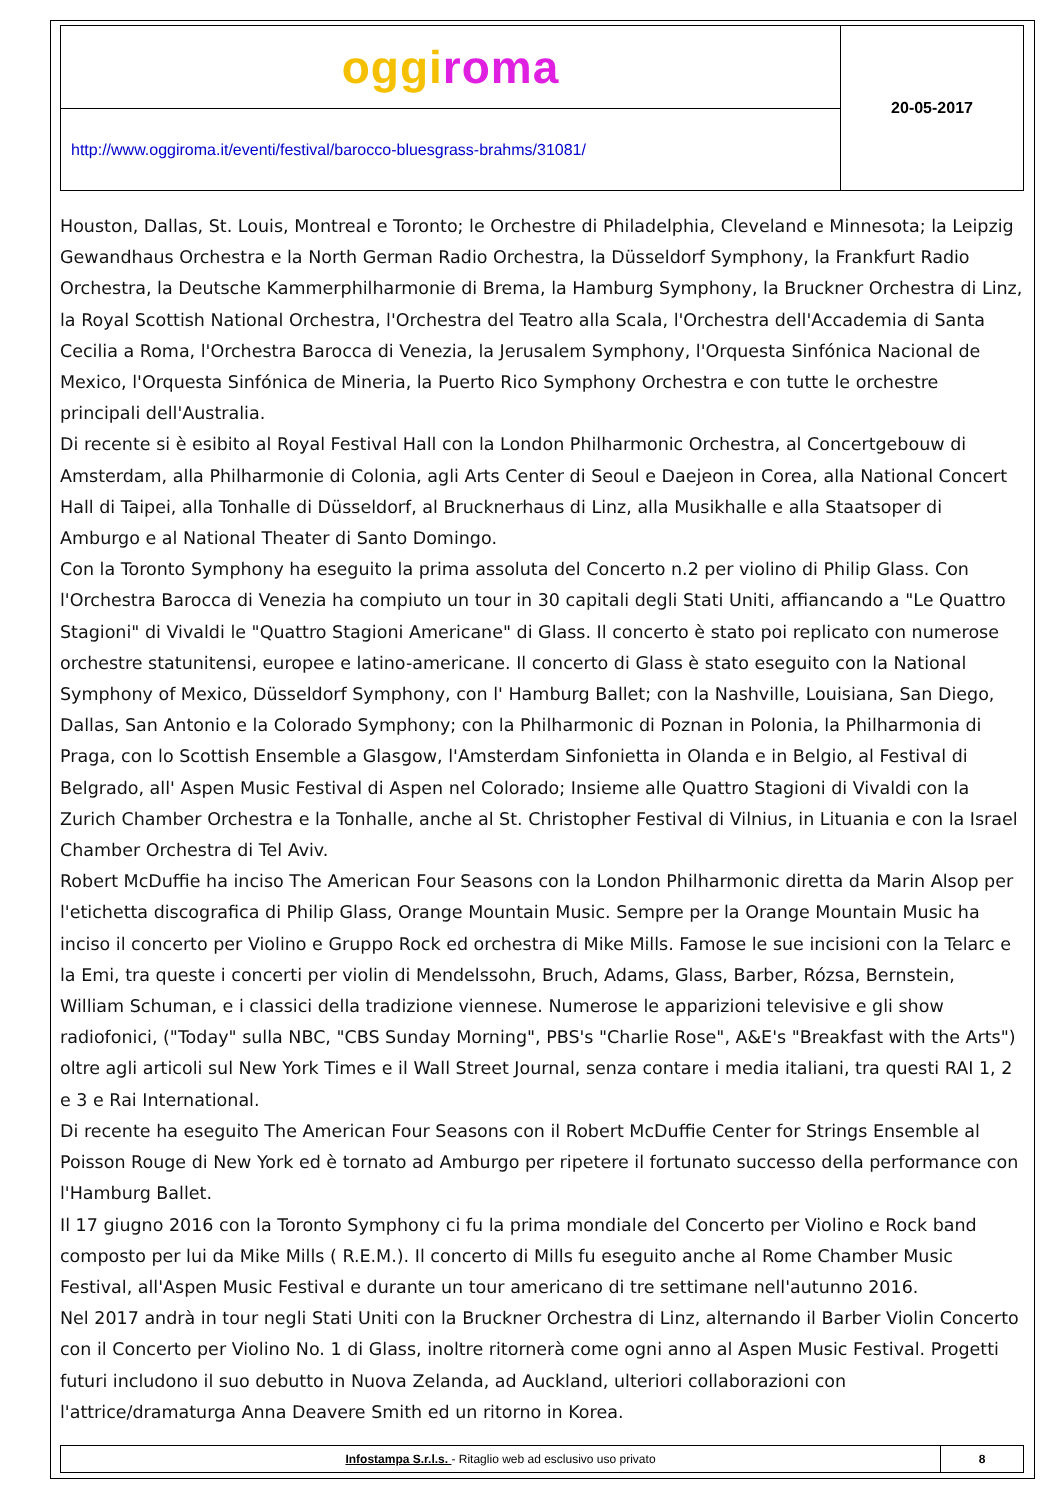| oggi roma | 20-05-2017 |
| http://www.oggiroma.it/eventi/festival/barocco-bluesgrass-brahms/31081/ | |
Houston, Dallas, St. Louis, Montreal e Toronto; le Orchestre di Philadelphia, Cleveland e Minnesota; la Leipzig Gewandhaus Orchestra e la North German Radio Orchestra, la Düsseldorf Symphony, la Frankfurt Radio Orchestra, la Deutsche Kammerphilharmonie di Brema, la Hamburg Symphony, la Bruckner Orchestra di Linz, la Royal Scottish National Orchestra, l'Orchestra del Teatro alla Scala, l'Orchestra dell'Accademia di Santa Cecilia a Roma, l'Orchestra Barocca di Venezia, la Jerusalem Symphony, l'Orquesta Sinfónica Nacional de Mexico, l'Orquesta Sinfónica de Mineria, la Puerto Rico Symphony Orchestra e con tutte le orchestre principali dell'Australia.
Di recente si è esibito al Royal Festival Hall con la London Philharmonic Orchestra, al Concertgebouw di Amsterdam, alla Philharmonie di Colonia, agli Arts Center di Seoul e Daejeon in Corea, alla National Concert Hall di Taipei, alla Tonhalle di Düsseldorf, al Brucknerhaus di Linz, alla Musikhalle e alla Staatsoper di Amburgo e al National Theater di Santo Domingo.
Con la Toronto Symphony ha eseguito la prima assoluta del Concerto n.2 per violino di Philip Glass. Con l'Orchestra Barocca di Venezia ha compiuto un tour in 30 capitali degli Stati Uniti, affiancando a "Le Quattro Stagioni" di Vivaldi le "Quattro Stagioni Americane" di Glass. Il concerto è stato poi replicato con numerose orchestre statunitensi, europee e latino-americane. Il concerto di Glass è stato eseguito con la National Symphony of Mexico, Düsseldorf Symphony, con l' Hamburg Ballet; con la Nashville, Louisiana, San Diego, Dallas, San Antonio e la Colorado Symphony; con la Philharmonic di Poznan in Polonia, la Philharmonia di Praga, con lo Scottish Ensemble a Glasgow, l'Amsterdam Sinfonietta in Olanda e in Belgio, al Festival di Belgrado, all' Aspen Music Festival di Aspen nel Colorado; Insieme alle Quattro Stagioni di Vivaldi con la Zurich Chamber Orchestra e la Tonhalle, anche al St. Christopher Festival di Vilnius, in Lituania e con la Israel Chamber Orchestra di Tel Aviv.
Robert McDuffie ha inciso The American Four Seasons con la London Philharmonic diretta da Marin Alsop per l'etichetta discografica di Philip Glass, Orange Mountain Music. Sempre per la Orange Mountain Music ha inciso il concerto per Violino e Gruppo Rock ed orchestra di Mike Mills. Famose le sue incisioni con la Telarc e la Emi, tra queste i concerti per violin di Mendelssohn, Bruch, Adams, Glass, Barber, Rózsa, Bernstein, William Schuman, e i classici della tradizione viennese. Numerose le apparizioni televisive e gli show radiofonici, ("Today" sulla NBC, "CBS Sunday Morning", PBS's "Charlie Rose", A&E's "Breakfast with the Arts") oltre agli articoli sul New York Times e il Wall Street Journal, senza contare i media italiani, tra questi RAI 1, 2 e 3 e Rai International.
Di recente ha eseguito The American Four Seasons con il Robert McDuffie Center for Strings Ensemble al Poisson Rouge di New York ed è tornato ad Amburgo per ripetere il fortunato successo della performance con l'Hamburg Ballet.
Il 17 giugno 2016 con la Toronto Symphony ci fu la prima mondiale del Concerto per Violino e Rock band composto per lui da Mike Mills ( R.E.M.). Il concerto di Mills fu eseguito anche al Rome Chamber Music Festival, all'Aspen Music Festival e durante un tour americano di tre settimane nell'autunno 2016.
Nel 2017 andrà in tour negli Stati Uniti con la Bruckner Orchestra di Linz, alternando il Barber Violin Concerto con il Concerto per Violino No. 1 di Glass, inoltre ritornerà come ogni anno al Aspen Music Festival. Progetti futuri includono il suo debutto in Nuova Zelanda, ad Auckland, ulteriori collaborazioni con l'attrice/dramaturga Anna Deavere Smith ed un ritorno in Korea.
| Infostampa S.r.l.s. - Ritaglio web ad esclusivo uso privato | 8 |